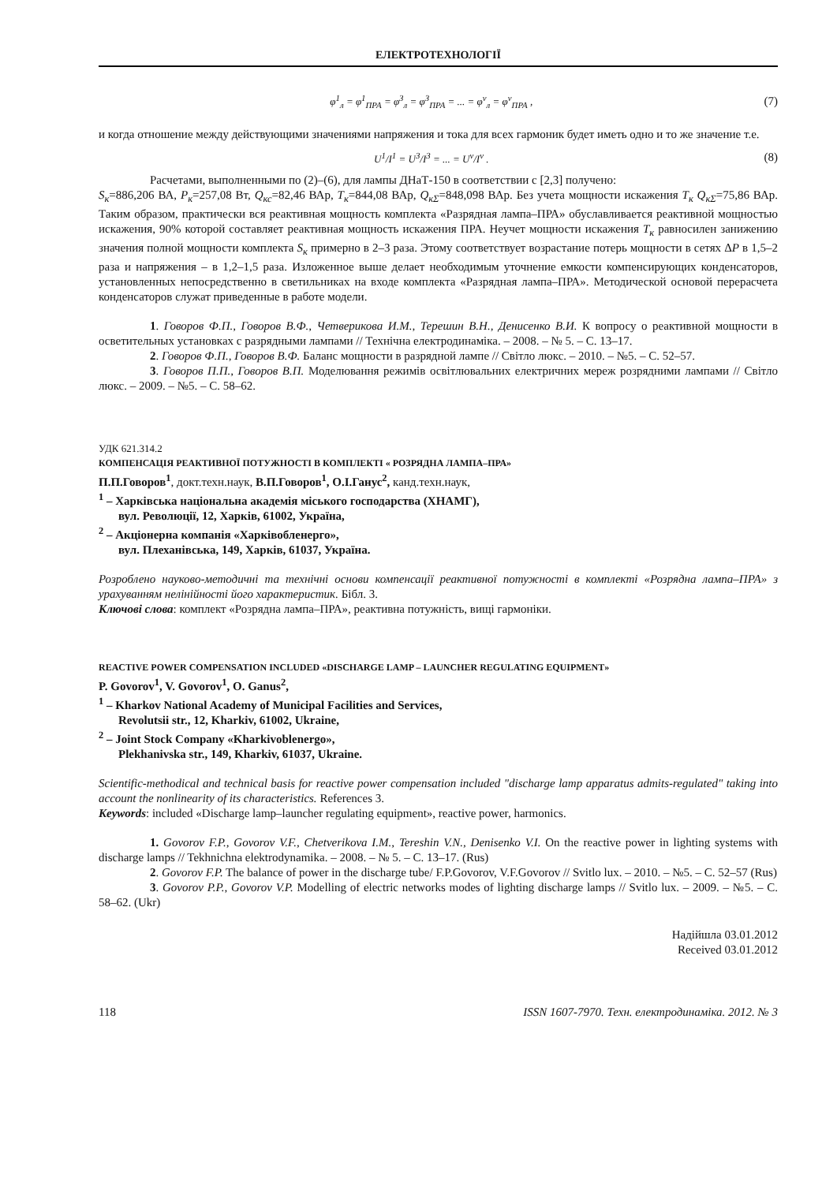ЕЛЕКТРОТЕХНОЛОГІЇ
φ<sup>1</sup><sub>л</sub> = φ<sup>1</sup><sub>ПРА</sub> = φ<sup>3</sup><sub>л</sub> = φ<sup>3</sup><sub>ПРА</sub> = ... = φ<sup>ν</sup><sub>л</sub> = φ<sup>ν</sup><sub>ПРА</sub> ,
(7)
и когда отношение между действующими значениями напряжения и тока для всех гармоник будет иметь одно и то же значение т.е.
U<sup>1</sup>/I<sup>1</sup> = U<sup>3</sup>/I<sup>3</sup> = ... = U<sup>ν</sup>/I<sup>ν</sup> .
(8)
Расчетами, выполненными по (2)–(6), для лампы ДНаТ-150 в соответствии с [2,3] получено:
S<sub>к</sub>=886,206 ВА, P<sub>к</sub>=257,08 Вт, Q<sub>кс</sub>=82,46 ВАр, T<sub>к</sub>=844,08 ВАр, Q<sub>кΣ</sub>=848,098 ВАр. Без учета мощности искажения T<sub>к</sub> Q<sub>кΣ</sub>=75,86 ВАр. Таким образом, практически вся реактивная мощность комплекта «Разрядная лампа–ПРА» обуславливается реактивной мощностью искажения, 90% которой составляет реактивная мощность искажения ПРА. Неучет мощности искажения T<sub>к</sub> равносилен занижению значения полной мощности комплекта S<sub>к</sub> примерно в 2–3 раза. Этому соответствует возрастание потерь мощности в сетях ΔP в 1,5–2 раза и напряжения – в 1,2–1,5 раза. Изложенное выше делает необходимым уточнение емкости компенсирующих конденсаторов, установленных непосредственно в светильниках на входе комплекта «Разрядная лампа–ПРА». Методической основой перерасчета конденсаторов служат приведенные в работе модели.
1. Говоров Ф.П., Говоров В.Ф., Четверикова И.М., Терешин В.Н., Денисенко В.И. К вопросу о реактивной мощности в осветительных установках с разрядными лампами // Технічна електродинаміка. – 2008. – № 5. – С. 13–17.
2. Говоров Ф.П., Говоров В.Ф. Баланс мощности в разрядной лампе // Світло люкс. – 2010. – №5. – С. 52–57.
3. Говоров П.П., Говоров В.П. Моделювання режимів освітлювальних електричних мереж розрядними лампами // Світло люкс. – 2009. – №5. – С. 58–62.
УДК 621.314.2
КОМПЕНСАЦІЯ РЕАКТИВНОЇ ПОТУЖНОСТІ В КОМПЛЕКТІ « РОЗРЯДНА ЛАМПА–ПРА»
П.П.Говоров<sup>1</sup>, докт.техн.наук, В.П.Говоров<sup>1</sup>, О.І.Ганус<sup>2</sup>, канд.техн.наук,
<sup>1</sup> – Харківська національна академія міського господарства (ХНАМГ),
вул. Революції, 12, Харків, 61002, Україна,
<sup>2</sup> – Акціонерна компанія «Харківобленерго»,
вул. Плеханівська, 149, Харків, 61037, Україна.
Розроблено науково-методичні та технічні основи компенсації реактивної потужності в комплекті «Розрядна лампа–ПРА» з урахуванням нелінійності його характеристик. Бібл. 3.
Ключові слова: комплект «Розрядна лампа–ПРА», реактивна потужність, вищі гармоніки.
REACTIVE POWER COMPENSATION INCLUDED «DISCHARGE LAMP – LAUNCHER REGULATING EQUIPMENT»
P. Govorov<sup>1</sup>, V. Govorov<sup>1</sup>, O. Ganus<sup>2</sup>,
<sup>1</sup> – Kharkov National Academy of Municipal Facilities and Services,
Revolutsii str., 12, Kharkiv, 61002, Ukraine,
<sup>2</sup> – Joint Stock Company «Kharkivoblenergo»,
Plekhanivska str., 149, Kharkiv, 61037, Ukraine.
Scientific-methodical and technical basis for reactive power compensation included "discharge lamp apparatus admits-regulated" taking into account the nonlinearity of its characteristics. References 3.
Keywords: included «Discharge lamp–launcher regulating equipment», reactive power, harmonics.
1. Govorov F.P., Govorov V.F., Chetverikova I.M., Tereshin V.N., Denisenko V.I. On the reactive power in lighting systems with discharge lamps // Tekhnichna elektrodynamika. – 2008. – № 5. – С. 13–17. (Rus)
2. Govorov F.P. The balance of power in the discharge tube/ F.P.Govorov, V.F.Govorov // Svitlo lux. – 2010. – №5. – С. 52–57 (Rus)
3. Govorov P.P., Govorov V.P. Modelling of electric networks modes of lighting discharge lamps // Svitlo lux. – 2009. – №5. – С. 58–62. (Ukr)
Надійшла 03.01.2012
Received 03.01.2012
118 ISSN 1607-7970. Техн. електродинаміка. 2012. № 3